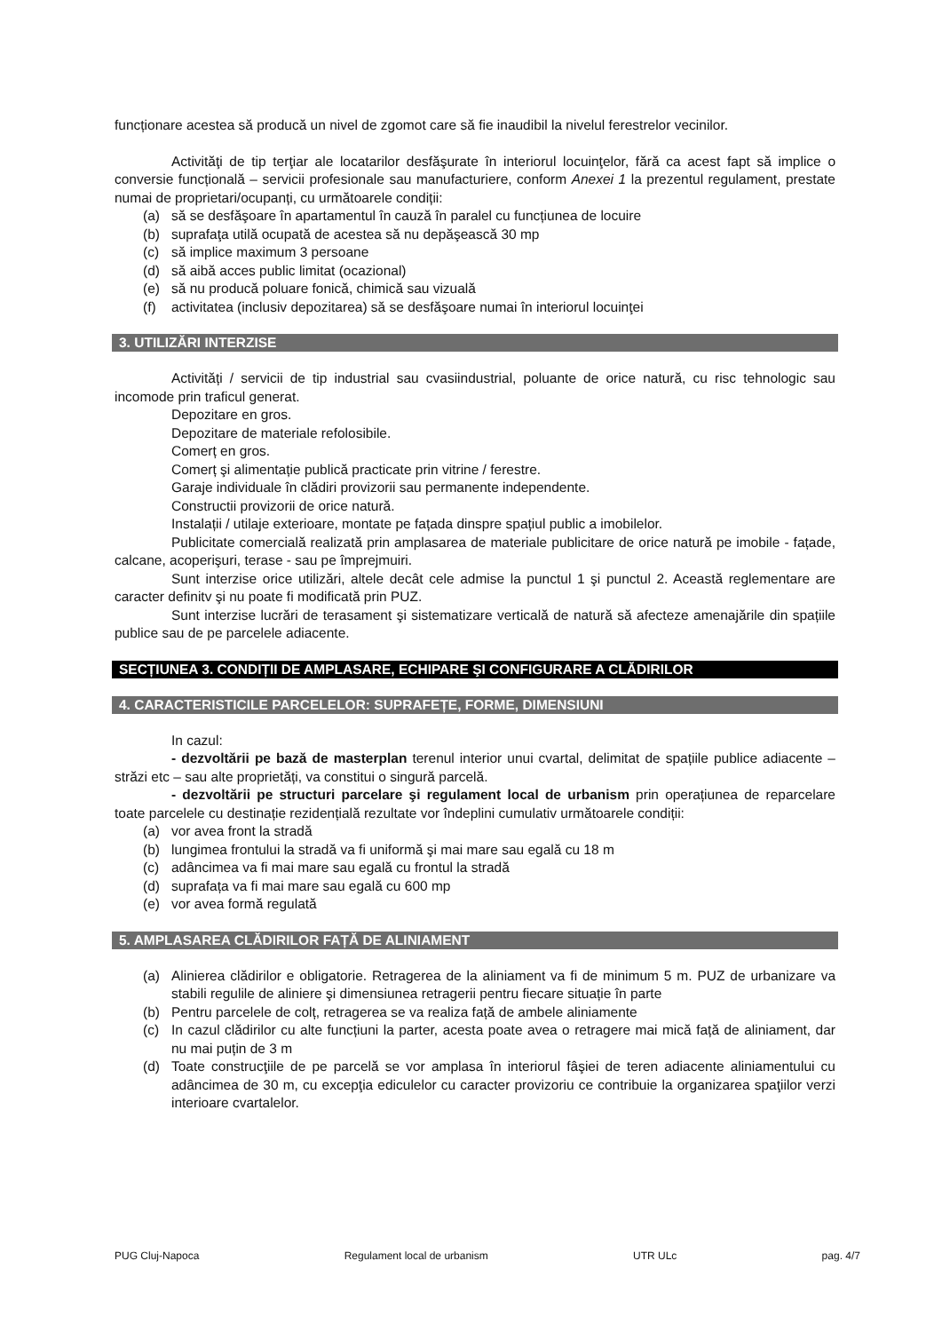funcționare acestea să producă un nivel de zgomot care să fie inaudibil la nivelul ferestrelor vecinilor.
Activităţi de tip terţiar ale locatarilor desfăşurate în interiorul locuinţelor, fără ca acest fapt să implice o conversie funcțională – servicii profesionale sau manufacturiere, conform Anexei 1 la prezentul regulament, prestate numai de proprietari/ocupanți, cu următoarele condiții:
(a) să se desfăşoare în apartamentul în cauză în paralel cu funcțiunea de locuire
(b) suprafaţa utilă ocupată de acestea să nu depăşească 30 mp
(c) să implice maximum 3 persoane
(d) să aibă acces public limitat (ocazional)
(e) să nu producă poluare fonică, chimică sau vizuală
(f) activitatea (inclusiv depozitarea) să se desfăşoare numai în interiorul locuinţei
3. UTILIZĂRI INTERZISE
Activități / servicii de tip industrial sau cvasiindustrial, poluante de orice natură, cu risc tehnologic sau incomode prin traficul generat.
Depozitare en gros.
Depozitare de materiale refolosibile.
Comerț en gros.
Comerț şi alimentație publică practicate prin vitrine / ferestre.
Garaje individuale în clădiri provizorii sau permanente independente.
Constructii provizorii de orice natură.
Instalații / utilaje exterioare, montate pe fațada dinspre spațiul public a imobilelor.
Publicitate comercială realizată prin amplasarea de materiale publicitare de orice natură pe imobile - fațade, calcane, acoperişuri, terase - sau pe împrejmuiri.
Sunt interzise orice utilizări, altele decât cele admise la punctul 1 şi punctul 2. Această reglementare are caracter definitv şi nu poate fi modificată prin PUZ.
Sunt interzise lucrări de terasament şi sistematizare verticală de natură să afecteze amenajările din spațiile publice sau de pe parcelele adiacente.
SECȚIUNEA 3. CONDIȚII DE AMPLASARE, ECHIPARE ŞI CONFIGURARE A CLĂDIRILOR
4. CARACTERISTICILE PARCELELOR: SUPRAFEȚE, FORME, DIMENSIUNI
In cazul:
- dezvoltării pe bază de masterplan terenul interior unui cvartal, delimitat de spațiile publice adiacente – străzi etc – sau alte proprietăți, va constitui o singură parcelă.
- dezvoltării pe structuri parcelare şi regulament local de urbanism prin operațiunea de reparcelare toate parcelele cu destinație rezidențială rezultate vor îndeplini cumulativ următoarele condiții:
(a) vor avea front la stradă
(b) lungimea frontului la stradă va fi uniformă şi mai mare sau egală cu 18 m
(c) adâncimea va fi mai mare sau egală cu frontul la stradă
(d) suprafața va fi mai mare sau egală cu 600 mp
(e) vor avea formă regulată
5. AMPLASAREA CLĂDIRILOR FAȚĂ DE ALINIAMENT
(a) Alinierea clădirilor e obligatorie. Retragerea de la aliniament va fi de minimum 5 m. PUZ de urbanizare va stabili regulile de aliniere şi dimensiunea retragerii pentru fiecare situație în parte
(b) Pentru parcelele de colț, retragerea se va realiza față de ambele aliniamente
(c) In cazul clădirilor cu alte funcțiuni la parter, acesta poate avea o retragere mai mică față de aliniament, dar nu mai puțin de 3 m
(d) Toate construcţiile de pe parcelă se vor amplasa în interiorul fâşiei de teren adiacente aliniamentului cu adâncimea de 30 m, cu excepţia edicul­elor cu caracter provizoriu ce contribuie la organizarea spaţiilor verzi interioare cvartalelor.
PUG Cluj-Napoca Regulament local de urbanism UTR ULc pag. 4/7